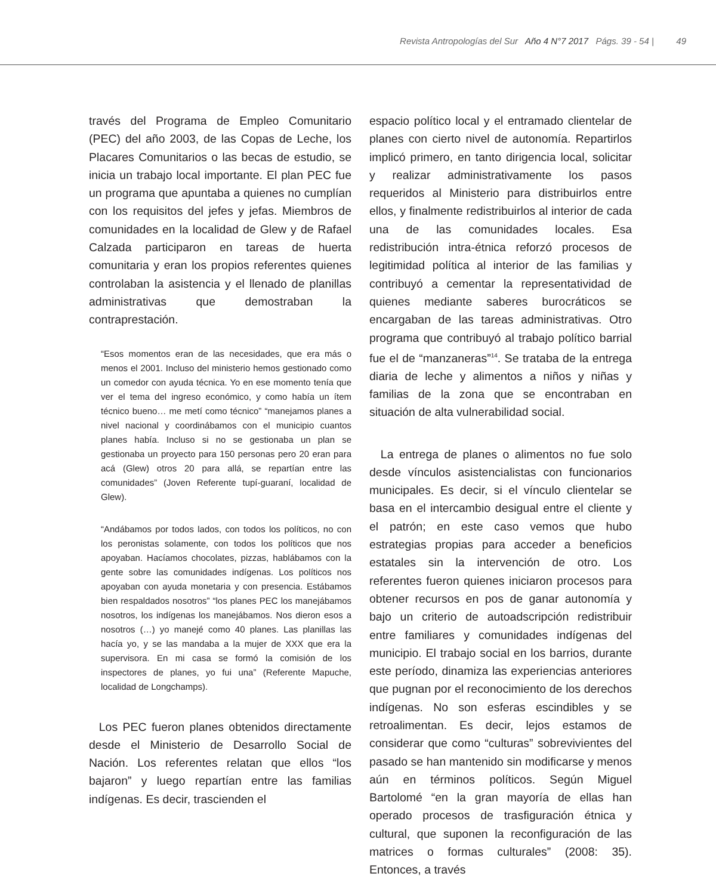Revista Antropologías del Sur Año 4 N°7 2017 Págs. 39 - 54 | 49
través del Programa de Empleo Comunitario (PEC) del año 2003, de las Copas de Leche, los Placares Comunitarios o las becas de estudio, se inicia un trabajo local importante. El plan PEC fue un programa que apuntaba a quienes no cumplían con los requisitos del jefes y jefas. Miembros de comunidades en la localidad de Glew y de Rafael Calzada participaron en tareas de huerta comunitaria y eran los propios referentes quienes controlaban la asistencia y el llenado de planillas administrativas que demostraban la contraprestación.
“Esos momentos eran de las necesidades, que era más o menos el 2001. Incluso del ministerio hemos gestionado como un comedor con ayuda técnica. Yo en ese momento tenía que ver el tema del ingreso económico, y como había un ítem técnico bueno… me metí como técnico” “manejamos planes a nivel nacional y coordinábamos con el municipio cuantos planes había. Incluso si no se gestionaba un plan se gestionaba un proyecto para 150 personas pero 20 eran para acá (Glew) otros 20 para allá, se repartían entre las comunidades” (Joven Referente tupí-guaraní, localidad de Glew).
“Andábamos por todos lados, con todos los políticos, no con los peronistas solamente, con todos los políticos que nos apoyaban. Hacíamos chocolates, pizzas, hablábamos con la gente sobre las comunidades indígenas. Los políticos nos apoyaban con ayuda monetaria y con presencia. Estábamos bien respaldados nosotros” “los planes PEC los manejábamos nosotros, los indígenas los manejábamos. Nos dieron esos a nosotros (…) yo manejé como 40 planes. Las planillas las hacía yo, y se las mandaba a la mujer de XXX que era la supervisora. En mi casa se formó la comisión de los inspectores de planes, yo fui una” (Referente Mapuche, localidad de Longchamps).
Los PEC fueron planes obtenidos directamente desde el Ministerio de Desarrollo Social de Nación. Los referentes relatan que ellos “los bajaron” y luego repartían entre las familias indígenas. Es decir, trascienden el
espacio político local y el entramado clientelar de planes con cierto nivel de autonomía. Repartirlos implicó primero, en tanto dirigencia local, solicitar y realizar administrativamente los pasos requeridos al Ministerio para distribuirlos entre ellos, y finalmente redistribuirlos al interior de cada una de las comunidades locales. Esa redistribución intra-étnica reforzó procesos de legitimidad política al interior de las familias y contribuyó a cementar la representatividad de quienes mediante saberes burocráticos se encargaban de las tareas administrativas. Otro programa que contribuyó al trabajo político barrial fue el de “manzaneras”<sup>14</sup>. Se trataba de la entrega diaria de leche y alimentos a niños y niñas y familias de la zona que se encontraban en situación de alta vulnerabilidad social.
La entrega de planes o alimentos no fue solo desde vínculos asistencialistas con funcionarios municipales. Es decir, si el vínculo clientelar se basa en el intercambio desigual entre el cliente y el patrón; en este caso vemos que hubo estrategias propias para acceder a beneficios estatales sin la intervención de otro. Los referentes fueron quienes iniciaron procesos para obtener recursos en pos de ganar autonomía y bajo un criterio de autoadscripción redistribuir entre familiares y comunidades indígenas del municipio. El trabajo social en los barrios, durante este período, dinamiza las experiencias anteriores que pugnan por el reconocimiento de los derechos indígenas. No son esferas escindibles y se retroalimentan. Es decir, lejos estamos de considerar que como “culturas” sobrevivientes del pasado se han mantenido sin modificarse y menos aún en términos políticos. Según Miguel Bartolomé “en la gran mayoría de ellas han operado procesos de trasfiguración étnica y cultural, que suponen la reconfiguración de las matrices o formas culturales” (2008: 35). Entonces, a través